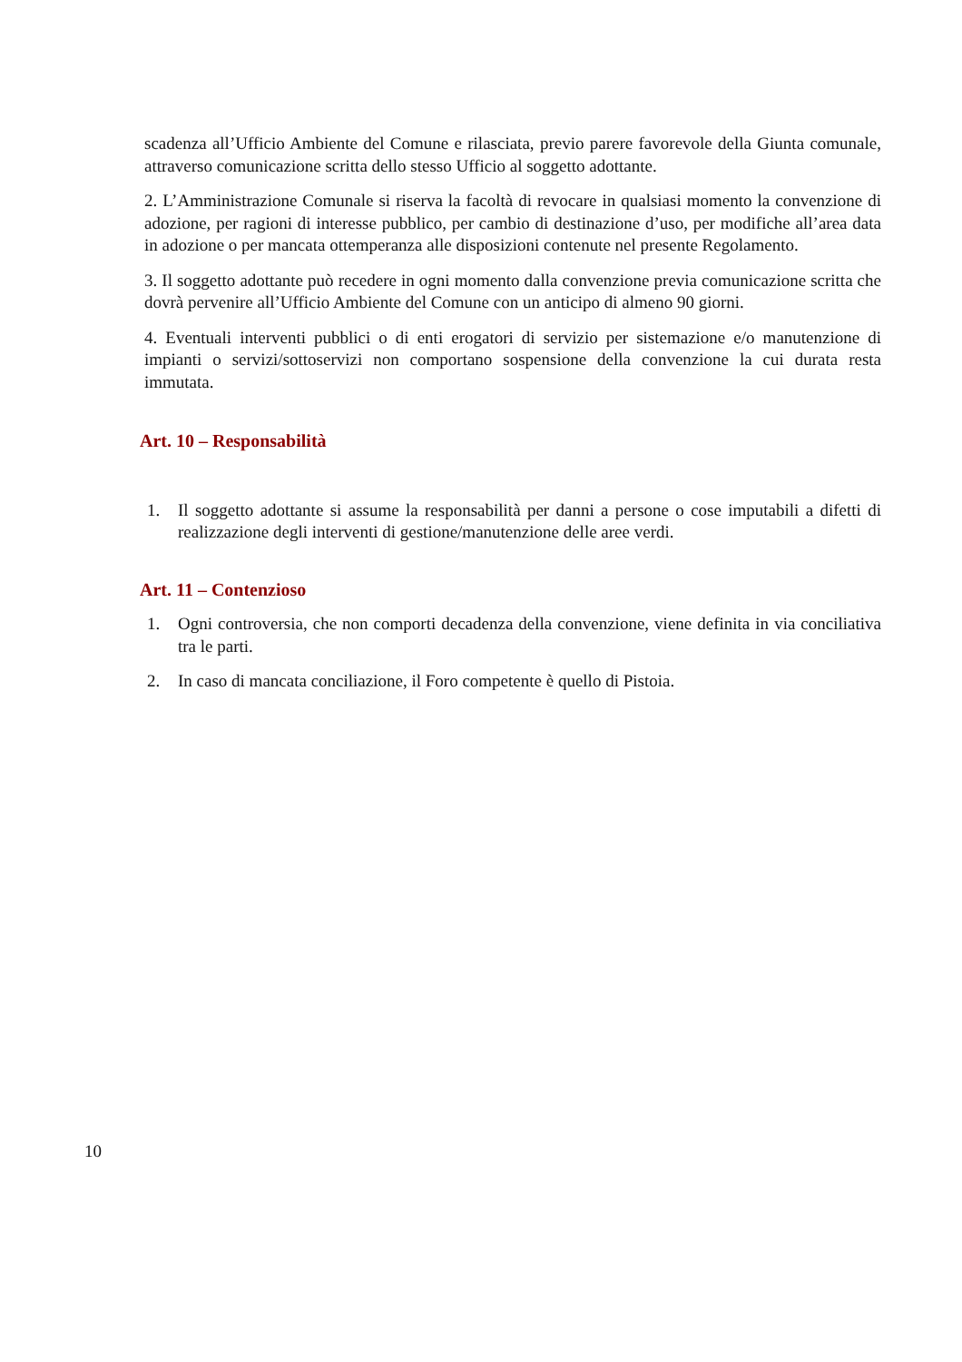scadenza all’Ufficio Ambiente del Comune e rilasciata, previo parere favorevole della Giunta comunale, attraverso comunicazione scritta dello stesso Ufficio al soggetto adottante.
2. L’Amministrazione Comunale si riserva la facoltà di revocare in qualsiasi momento la convenzione di adozione, per ragioni di interesse pubblico, per cambio di destinazione d’uso, per modifiche all’area data in adozione o per mancata ottemperanza alle disposizioni contenute nel presente Regolamento.
3. Il soggetto adottante può recedere in ogni momento dalla convenzione previa comunicazione scritta che dovrà pervenire all’Ufficio Ambiente del Comune con un anticipo di almeno 90 giorni.
4. Eventuali interventi pubblici o di enti erogatori di servizio per sistemazione e/o manutenzione di impianti o servizi/sottoservizi non comportano sospensione della convenzione la cui durata resta immutata.
Art. 10 – Responsabilità
1. Il soggetto adottante si assume la responsabilità per danni a persone o cose imputabili a difetti di realizzazione degli interventi di gestione/manutenzione delle aree verdi.
Art. 11 – Contenzioso
1. Ogni controversia, che non comporti decadenza della convenzione, viene definita in via conciliativa tra le parti.
2. In caso di mancata conciliazione, il Foro competente è quello di Pistoia.
10